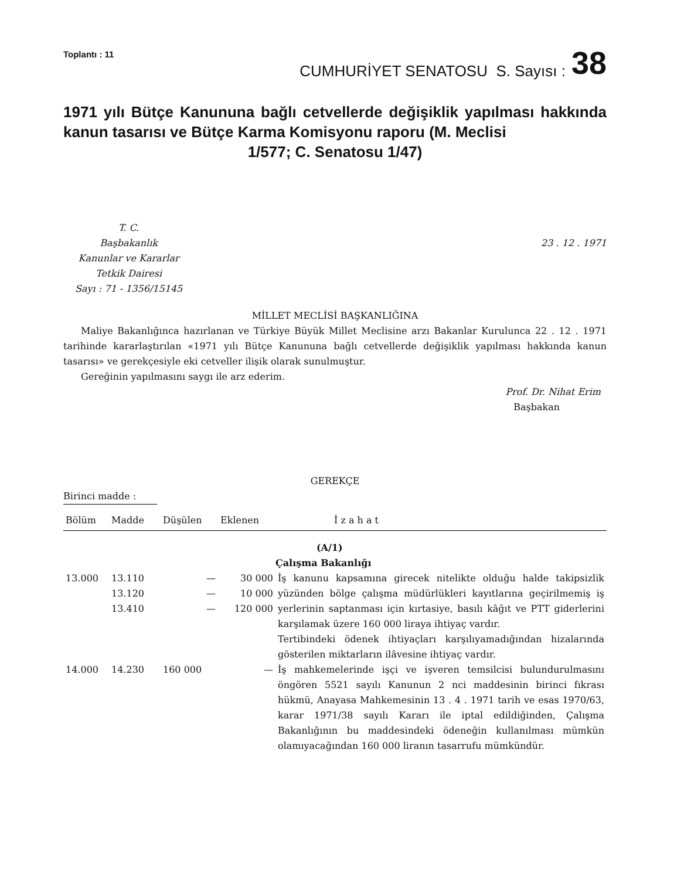Toplantı : 11
CUMHURİYET SENATOSU S. Sayısı :
38
1971 yılı Bütçe Kanununa bağlı cetvellerde değişiklik yapılması hakkında kanun tasarısı ve Bütçe Karma Komisyonu raporu (M. Meclisi
1/577; C. Senatosu 1/47)
T. C.
Başbakanlık
Kanunlar ve Kararlar
Tetkik Dairesi
Sayı : 71 - 1356/15145
23 . 12 . 1971
MİLLET MECLİSİ BAŞKANLIĞINA
Maliye Bakanlığınca hazırlanan ve Türkiye Büyük Millet Meclisine arzı Bakanlar Kurulunca 22 . 12 . 1971 tarihinde kararlaştırılan «1971 yılı Bütçe Kanununa bağlı cetvellerde değişiklik yapılması hakkında kanun tasarısı» ve gerekçesiyle eki cetveller ilişik olarak sunulmuştur.
Gereğinin yapılmasını saygı ile arz ederim.
Prof. Dr. Nihat Erim
Başbakan
GEREKÇE
Birinci madde :
| Bölüm | Madde | Düşülen | Eklenen | İ z a h a t |
| --- | --- | --- | --- | --- |
| | | | | (A/1) |
| | | | | Çalışma Bakanlığı |
| 13.000 | 13.110 13.120 13.410 | — — — | 30 000 10 000 120 000 | İş kanunu kapsamına girecek nitelikte olduğu halde takipsizlik yüzünden bölge çalışma müdürlükleri kayıtlarına geçirilmemiş iş yerlerinin saptanması için kırtasiye, basılı kâğıt ve PTT giderlerini karşılamak üzere 160 000 liraya ihtiyaç vardır. Tertibindeki ödenek ihtiyaçları karşılıyamadığından hizalarında gösterilen miktarların ilâvesine ihtiyaç vardır. |
| 14.000 | 14.230 | 160 000 | — | İş mahkemelerinde işçi ve işveren temsilcisi bulundurulmasını öngören 5521 sayılı Kanunun 2 nci maddesinin birinci fıkrası hükmü, Anayasa Mahkemesinin 13 . 4 . 1971 tarih ve esas 1970/63, karar 1971/38 sayılı Kararı ile iptal edildiğinden, Çalışma Bakanlığının bu maddesindeki ödeneğin kullanılması mümkün olamıyacağından 160 000 liranın tasarrufu mümkündür. |